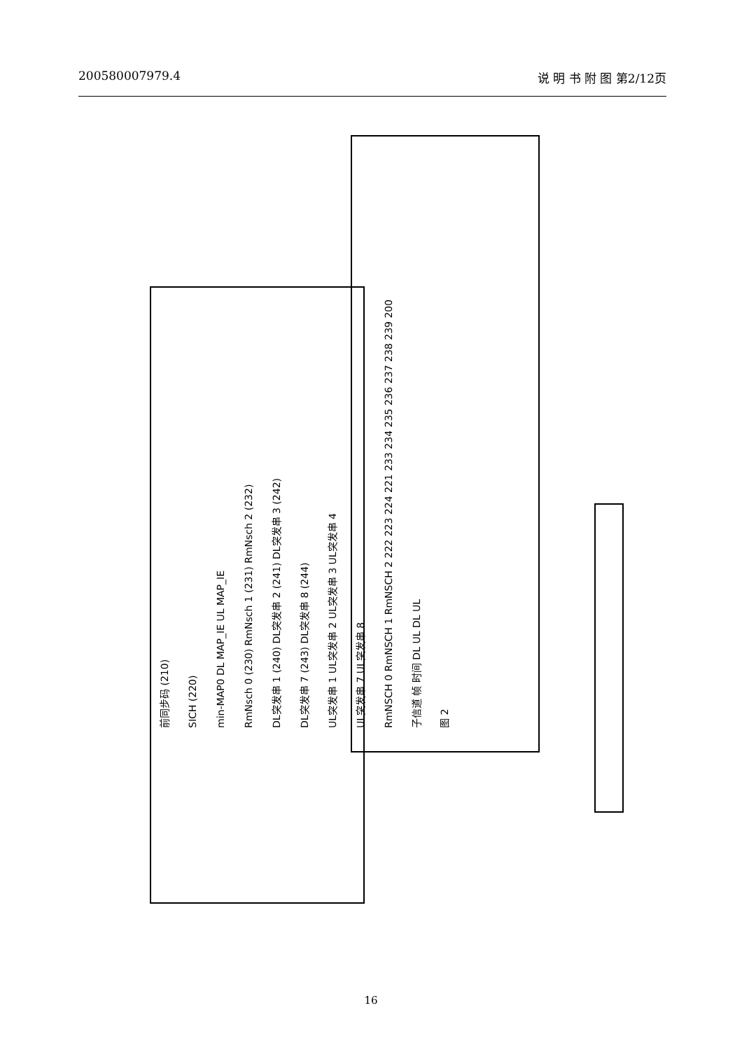200580007979.4 说 明 书 附 图 第2/12页
前同步码 (210)
SICH (220)
min-MAP0 DL MAP_IE UL MAP_IE
RmNsch 0 (230) RmNsch 1 (231) RmNsch 2 (232)
DL突发串 1 (240) DL突发串 2 (241) DL突发串 3 (242)
DL突发串 7 (243) DL突发串 8 (244)
UL突发串 1 UL突发串 2 UL突发串 3 UL突发串 4
UL突发串 7 UL突发串 8
RmNSCH 0 RmNSCH 1 RmNSCH 2 222 223 224 221 233 234 235 236 237 238 239 200
子信道 帧 时间 DL UL DL UL
图 2
16